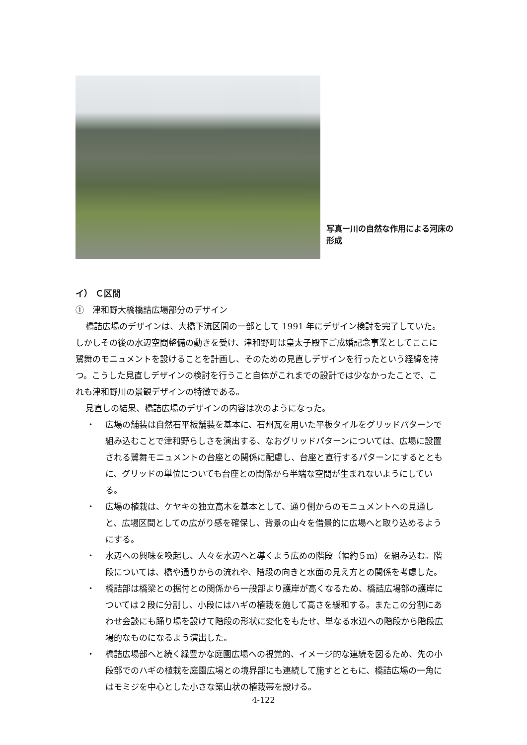写真ー川の自然な作用による河床の形成
イ） Ｃ区間
①　津和野大橋橋詰広場部分のデザイン
橋詰広場のデザインは、大橋下流区間の一部として 1991 年にデザイン検討を完了していた。しかしその後の水辺空間整備の動きを受け、津和野町は皇太子殿下ご成婚記念事業としてここに鷺舞のモニュメントを設けることを計画し、そのための見直しデザインを行ったという経緯を持つ。こうした見直しデザインの検討を行うこと自体がこれまでの設計では少なかったことで、これも津和野川の景観デザインの特徴である。
見直しの結果、橋詰広場のデザインの内容は次のようになった。
・ 広場の舗装は自然石平板舗装を基本に、石州瓦を用いた平板タイルをグリッドパターンで組み込むことで津和野らしさを演出する、なおグリッドパターンについては、広場に設置される鷺舞モニュメントの台座との関係に配慮し、台座と直行するパターンにするとともに、グリッドの単位についても台座との関係から半端な空間が生まれないようにしている。
・ 広場の植栽は、ケヤキの独立高木を基本として、通り側からのモニュメントへの見通しと、広場区間としての広がり感を確保し、背景の山々を借景的に広場へと取り込めるようにする。
・ 水辺への興味を喚起し、人々を水辺へと導くよう広めの階段（幅約５m）を組み込む。階段については、橋や通りからの流れや、階段の向きと水面の見え方との関係を考慮した。
・ 橋詰部は橋梁との据付との関係から一般部より護岸が高くなるため、橋詰広場部の護岸については２段に分割し、小段にはハギの植栽を施して高さを緩和する。またこの分割にあわせ会談にも踊り場を設けて階段の形状に変化をもたせ、単なる水辺への階段から階段広場的なものになるよう演出した。
・ 橋詰広場部へと続く緑豊かな庭園広場への視覚的、イメージ的な連続を図るため、先の小段部でのハギの植栽を庭園広場との境界部にも連続して施すとともに、橋詰広場の一角にはモミジを中心とした小さな築山状の植栽帯を設ける。
4-122